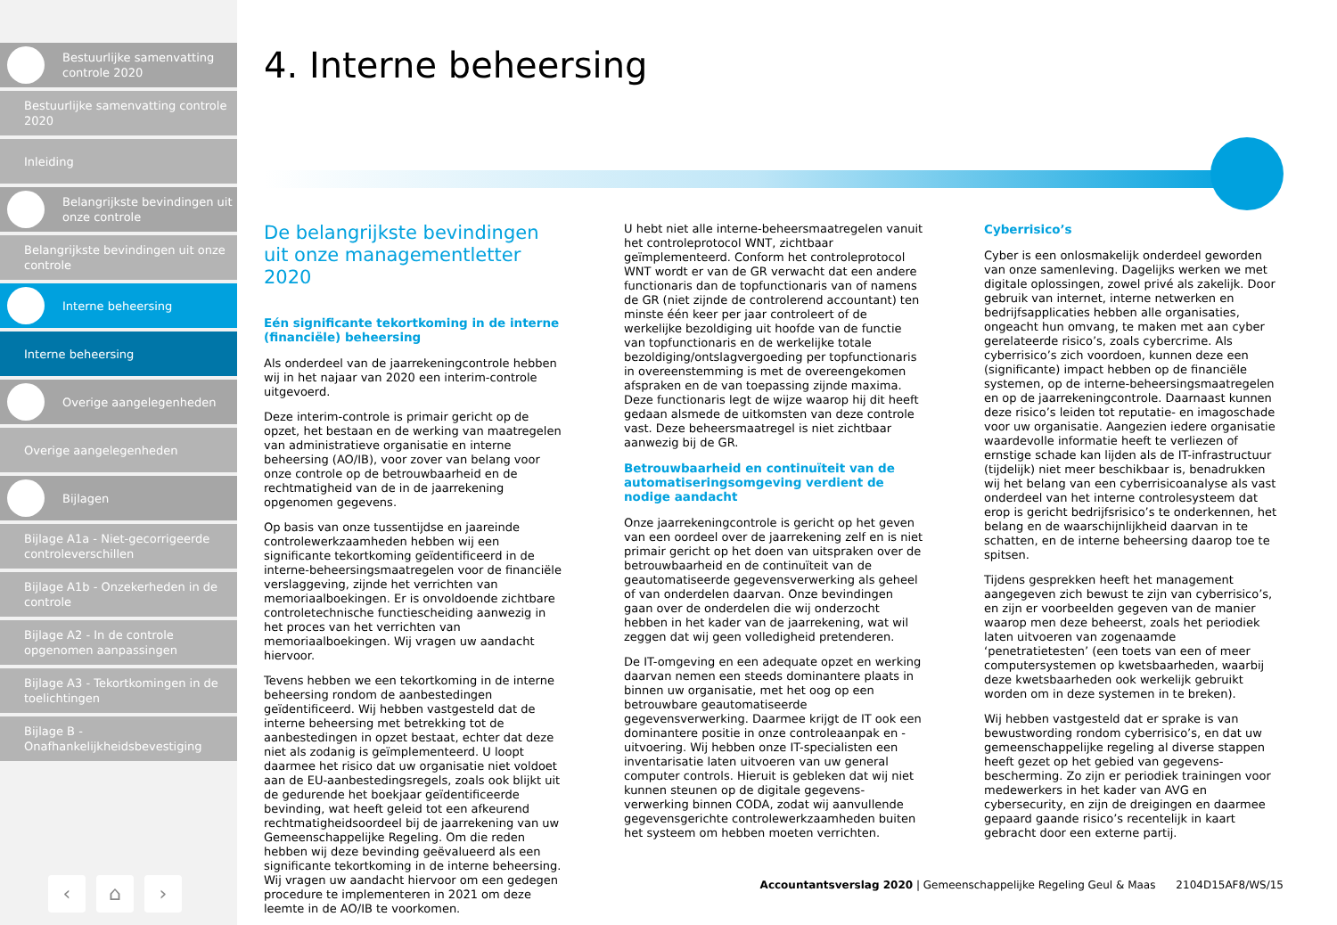Bestuurlijke samenvatting controle 2020
Bestuurlijke samenvatting controle 2020
Inleiding
Belangrijkste bevindingen uit onze controle
Belangrijkste bevindingen uit onze controle
Interne beheersing
Interne beheersing
Overige aangelegenheden
Overige aangelegenheden
Bijlagen
Bijlage A1a - Niet-gecorrigeerde controleverschillen
Bijlage A1b - Onzekerheden in de controle
Bijlage A2 - In de controle opgenomen aanpassingen
Bijlage A3 - Tekortkomingen in de toelichtingen
Bijlage B - Onafhankelijkheidsbevestiging
‹ ⌂ ›
4. Interne beheersing
De belangrijkste bevindingen uit onze managementletter 2020
Eén significante tekortkoming in de interne (financiële) beheersing
Als onderdeel van de jaarrekeningcontrole hebben wij in het najaar van 2020 een interim-controle uitgevoerd.
Deze interim-controle is primair gericht op de opzet, het bestaan en de werking van maatregelen van administratieve organisatie en interne beheersing (AO/IB), voor zover van belang voor onze controle op de betrouwbaarheid en de rechtmatigheid van de in de jaarrekening opgenomen gegevens.
Op basis van onze tussentijdse en jaareinde controlewerkzaamheden hebben wij een significante tekortkoming geïdentificeerd in de interne-beheersingsmaatregelen voor de financiële verslaggeving, zijnde het verrichten van memoriaalboekingen. Er is onvoldoende zichtbare controletechnische functiescheiding aanwezig in het proces van het verrichten van memoriaalboekingen. Wij vragen uw aandacht hiervoor.
Tevens hebben we een tekortkoming in de interne beheersing rondom de aanbestedingen geïdentificeerd. Wij hebben vastgesteld dat de interne beheersing met betrekking tot de aanbestedingen in opzet bestaat, echter dat deze niet als zodanig is geïmplementeerd. U loopt daarmee het risico dat uw organisatie niet voldoet aan de EU-aanbestedingsregels, zoals ook blijkt uit de gedurende het boekjaar geïdentificeerde bevinding, wat heeft geleid tot een afkeurend rechtmatigheidsoordeel bij de jaarrekening van uw Gemeenschappelijke Regeling. Om die reden hebben wij deze bevinding geëvalueerd als een significante tekortkoming in de interne beheersing. Wij vragen uw aandacht hiervoor om een gedegen procedure te implementeren in 2021 om deze leemte in de AO/IB te voorkomen.
U hebt niet alle interne-beheersmaatregelen vanuit het controleprotocol WNT, zichtbaar geïmplementeerd. Conform het controleprotocol WNT wordt er van de GR verwacht dat een andere functionaris dan de topfunctionaris van of namens de GR (niet zijnde de controlerend accountant) ten minste één keer per jaar controleert of de werkelijke bezoldiging uit hoofde van de functie van topfunctionaris en de werkelijke totale bezoldiging/ontslagvergoeding per topfunctionaris in overeenstemming is met de overeengekomen afspraken en de van toepassing zijnde maxima. Deze functionaris legt de wijze waarop hij dit heeft gedaan alsmede de uitkomsten van deze controle vast. Deze beheersmaatregel is niet zichtbaar aanwezig bij de GR.
Betrouwbaarheid en continuïteit van de automatiseringsomgeving verdient de nodige aandacht
Onze jaarrekeningcontrole is gericht op het geven van een oordeel over de jaarrekening zelf en is niet primair gericht op het doen van uitspraken over de betrouwbaarheid en de continuïteit van de geautomatiseerde gegevensverwerking als geheel of van onderdelen daarvan. Onze bevindingen gaan over de onderdelen die wij onderzocht hebben in het kader van de jaarrekening, wat wil zeggen dat wij geen volledigheid pretenderen.
De IT-omgeving en een adequate opzet en werking daarvan nemen een steeds dominantere plaats in binnen uw organisatie, met het oog op een betrouwbare geautomatiseerde gegevensverwerking. Daarmee krijgt de IT ook een dominantere positie in onze controleaanpak en -uitvoering. Wij hebben onze IT-specialisten een inventarisatie laten uitvoeren van uw general computer controls. Hieruit is gebleken dat wij niet kunnen steunen op de digitale gegevens-verwerking binnen CODA, zodat wij aanvullende gegevensgerichte controlewerkzaamheden buiten het systeem om hebben moeten verrichten.
Cyberrisico’s
Cyber is een onlosmakelijk onderdeel geworden van onze samenleving. Dagelijks werken we met digitale oplossingen, zowel privé als zakelijk. Door gebruik van internet, interne netwerken en bedrijfsapplicaties hebben alle organisaties, ongeacht hun omvang, te maken met aan cyber gerelateerde risico’s, zoals cybercrime. Als cyberrisico’s zich voordoen, kunnen deze een (significante) impact hebben op de financiële systemen, op de interne-beheersingsmaatregelen en op de jaarrekeningcontrole. Daarnaast kunnen deze risico’s leiden tot reputatie- en imagoschade voor uw organisatie. Aangezien iedere organisatie waardevolle informatie heeft te verliezen of ernstige schade kan lijden als de IT-infrastructuur (tijdelijk) niet meer beschikbaar is, benadrukken wij het belang van een cyberrisicoanalyse als vast onderdeel van het interne controlesysteem dat erop is gericht bedrijfsrisico’s te onderkennen, het belang en de waarschijnlijkheid daarvan in te schatten, en de interne beheersing daarop toe te spitsen.
Tijdens gesprekken heeft het management aangegeven zich bewust te zijn van cyberrisico’s, en zijn er voorbeelden gegeven van de manier waarop men deze beheerst, zoals het periodiek laten uitvoeren van zogenaamde ‘penetratietesten’ (een toets van een of meer computersystemen op kwetsbaarheden, waarbij deze kwetsbaarheden ook werkelijk gebruikt worden om in deze systemen in te breken).
Wij hebben vastgesteld dat er sprake is van bewustwording rondom cyberrisico’s, en dat uw gemeenschappelijke regeling al diverse stappen heeft gezet op het gebied van gegevens-bescherming. Zo zijn er periodiek trainingen voor medewerkers in het kader van AVG en cybersecurity, en zijn de dreigingen en daarmee gepaard gaande risico’s recentelijk in kaart gebracht door een externe partij.
Accountantsverslag 2020 | Gemeenschappelijke Regeling Geul & Maas 2104D15AF8/WS/15